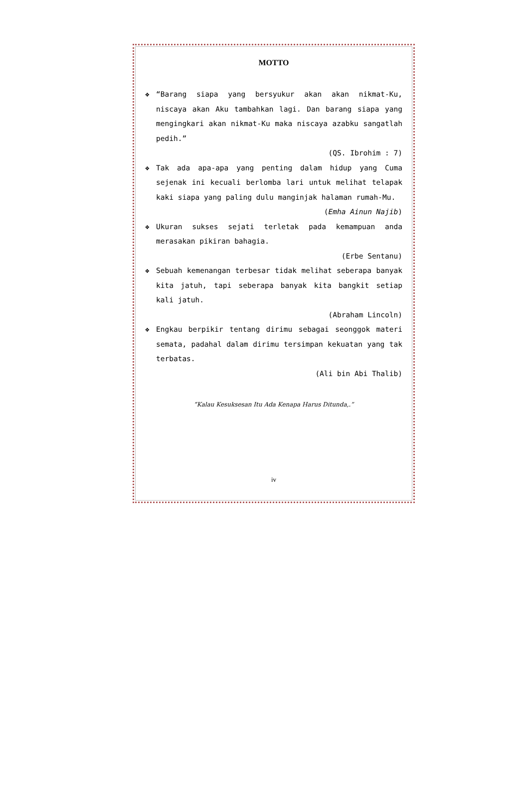MOTTO
❖ “Barang siapa yang bersyukur akan akan nikmat-Ku, niscaya akan Aku tambahkan lagi. Dan barang siapa yang mengingkari akan nikmat-Ku maka niscaya azabku sangatlah pedih.”
(QS. Ibrohim : 7)
❖ Tak ada apa-apa yang penting dalam hidup yang Cuma sejenak ini kecuali berlomba lari untuk melihat telapak kaki siapa yang paling dulu manginjak halaman rumah-Mu.
(Emha Ainun Najib)
❖ Ukuran sukses sejati terletak pada kemampuan anda merasakan pikiran bahagia.
(Erbe Sentanu)
❖ Sebuah kemenangan terbesar tidak melihat seberapa banyak kita jatuh, tapi seberapa banyak kita bangkit setiap kali jatuh.
(Abraham Lincoln)
❖ Engkau berpikir tentang dirimu sebagai seonggok materi semata, padahal dalam dirimu tersimpan kekuatan yang tak terbatas.
(Ali bin Abi Thalib)
“Kalau Kesuksesan Itu Ada Kenapa Harus Ditunda,.”
iv